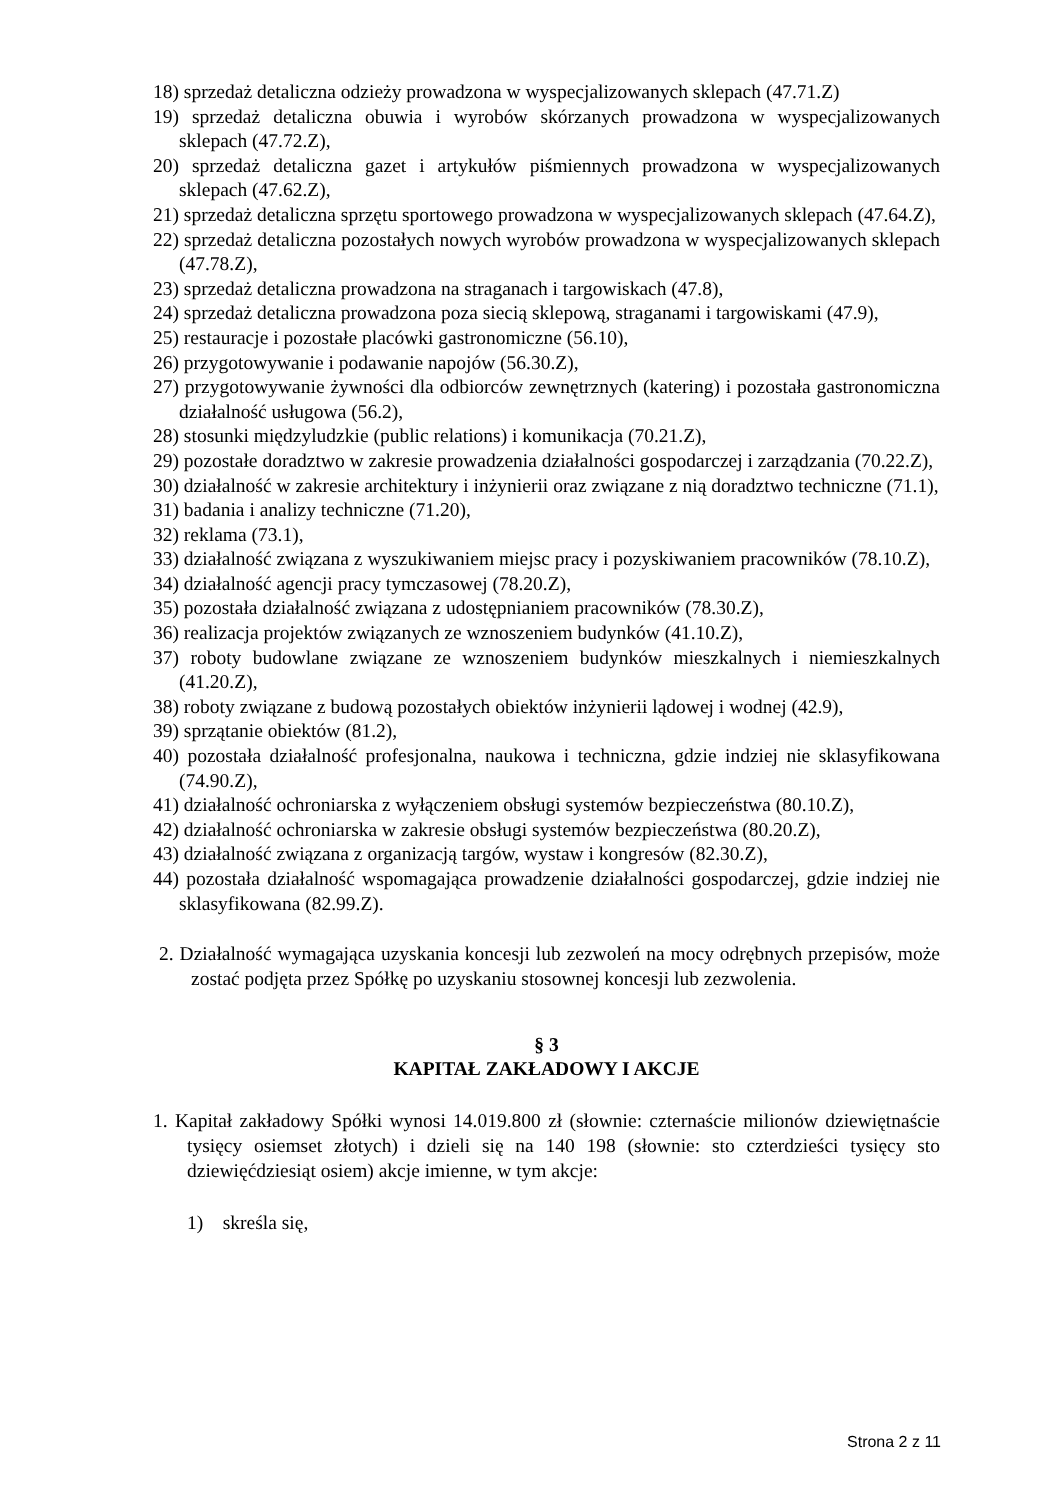18) sprzedaż detaliczna odzieży prowadzona w wyspecjalizowanych sklepach (47.71.Z)
19) sprzedaż detaliczna obuwia i wyrobów skórzanych prowadzona w wyspecjalizowanych sklepach (47.72.Z),
20) sprzedaż detaliczna gazet i artykułów piśmiennych prowadzona w wyspecjalizowanych sklepach (47.62.Z),
21) sprzedaż detaliczna sprzętu sportowego prowadzona w wyspecjalizowanych sklepach (47.64.Z),
22) sprzedaż detaliczna pozostałych nowych wyrobów prowadzona w wyspecjalizowanych sklepach (47.78.Z),
23) sprzedaż detaliczna prowadzona na straganach i targowiskach (47.8),
24) sprzedaż detaliczna prowadzona poza siecią sklepową, straganami i targowiskami (47.9),
25) restauracje i pozostałe placówki gastronomiczne (56.10),
26) przygotowywanie i podawanie napojów (56.30.Z),
27) przygotowywanie żywności dla odbiorców zewnętrznych (katering) i pozostała gastronomiczna działalność usługowa (56.2),
28) stosunki międzyludzkie (public relations) i komunikacja (70.21.Z),
29) pozostałe doradztwo w zakresie prowadzenia działalności gospodarczej i zarządzania (70.22.Z),
30) działalność w zakresie architektury i inżynierii oraz związane z nią doradztwo techniczne (71.1),
31) badania i analizy techniczne (71.20),
32) reklama (73.1),
33) działalność związana z wyszukiwaniem miejsc pracy i pozyskiwaniem pracowników (78.10.Z),
34) działalność agencji pracy tymczasowej (78.20.Z),
35) pozostała działalność związana z udostępnianiem pracowników (78.30.Z),
36) realizacja projektów związanych ze wznoszeniem budynków (41.10.Z),
37) roboty budowlane związane ze wznoszeniem budynków mieszkalnych i niemieszkalnych (41.20.Z),
38) roboty związane z budową pozostałych obiektów inżynierii lądowej i wodnej (42.9),
39) sprzątanie obiektów (81.2),
40) pozostała działalność profesjonalna, naukowa i techniczna, gdzie indziej nie sklasyfikowana (74.90.Z),
41) działalność ochroniarska z wyłączeniem obsługi systemów bezpieczeństwa (80.10.Z),
42) działalność ochroniarska w zakresie obsługi systemów bezpieczeństwa (80.20.Z),
43) działalność związana z organizacją targów, wystaw i kongresów (82.30.Z),
44) pozostała działalność wspomagająca prowadzenie działalności gospodarczej, gdzie indziej nie sklasyfikowana (82.99.Z).
2. Działalność wymagająca uzyskania koncesji lub zezwoleń na mocy odrębnych przepisów, może zostać podjęta przez Spółkę po uzyskaniu stosownej koncesji lub zezwolenia.
§ 3
KAPITAŁ ZAKŁADOWY I AKCJE
1. Kapitał zakładowy Spółki wynosi 14.019.800 zł (słownie: czternaście milionów dziewiętnaście tysięcy osiemset złotych) i dzieli się na 140 198 (słownie: sto czterdzieści tysięcy sto dziewięćdziesiąt osiem) akcje imienne, w tym akcje:
1) skreśla się,
Strona 2 z 11